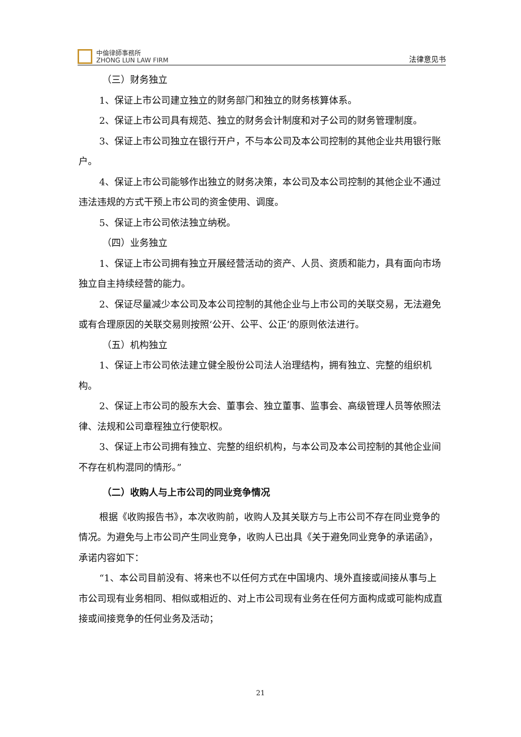中倫律師事務所
ZHONG LUN LAW FIRM
法律意见书
（三）财务独立
1、保证上市公司建立独立的财务部门和独立的财务核算体系。
2、保证上市公司具有规范、独立的财务会计制度和对子公司的财务管理制度。
3、保证上市公司独立在银行开户，不与本公司及本公司控制的其他企业共用银行账户。
4、保证上市公司能够作出独立的财务决策，本公司及本公司控制的其他企业不通过违法违规的方式干预上市公司的资金使用、调度。
5、保证上市公司依法独立纳税。
（四）业务独立
1、保证上市公司拥有独立开展经营活动的资产、人员、资质和能力，具有面向市场独立自主持续经营的能力。
2、保证尽量减少本公司及本公司控制的其他企业与上市公司的关联交易，无法避免或有合理原因的关联交易则按照‘公开、公平、公正’的原则依法进行。
（五）机构独立
1、保证上市公司依法建立健全股份公司法人治理结构，拥有独立、完整的组织机构。
2、保证上市公司的股东大会、董事会、独立董事、监事会、高级管理人员等依照法律、法规和公司章程独立行使职权。
3、保证上市公司拥有独立、完整的组织机构，与本公司及本公司控制的其他企业间不存在机构混同的情形。”
（二）收购人与上市公司的同业竞争情况
根据《收购报告书》，本次收购前，收购人及其关联方与上市公司不存在同业竞争的情况。为避免与上市公司产生同业竞争，收购人已出具《关于避免同业竞争的承诺函》，承诺内容如下：
“1、本公司目前没有、将来也不以任何方式在中国境内、境外直接或间接从事与上市公司现有业务相同、相似或相近的、对上市公司现有业务在任何方面构成或可能构成直接或间接竞争的任何业务及活动；
21